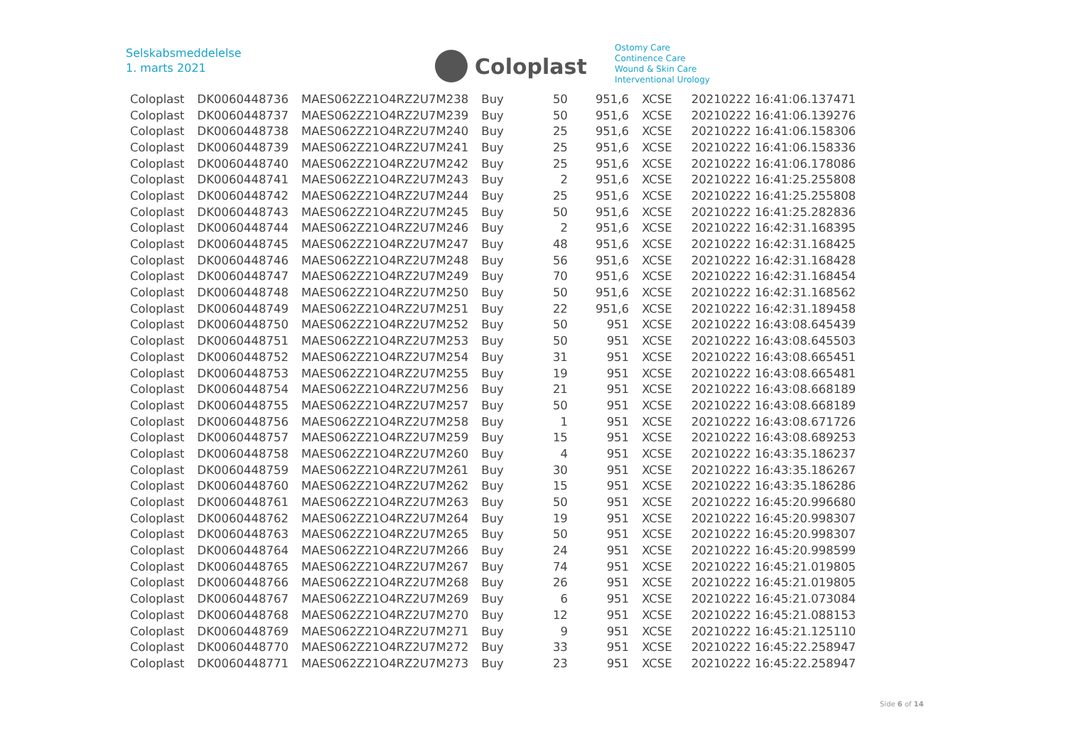Selskabsmeddelelse
1. marts 2021
Coloplast
Ostomy Care
Continence Care
Wound & Skin Care
Interventional Urology
| Coloplast | DK0060448736 | MAES062Z21O4RZ2U7M238 | Buy | 50 | 951,6 | XCSE | 20210222 16:41:06.137471 |
| Coloplast | DK0060448737 | MAES062Z21O4RZ2U7M239 | Buy | 50 | 951,6 | XCSE | 20210222 16:41:06.139276 |
| Coloplast | DK0060448738 | MAES062Z21O4RZ2U7M240 | Buy | 25 | 951,6 | XCSE | 20210222 16:41:06.158306 |
| Coloplast | DK0060448739 | MAES062Z21O4RZ2U7M241 | Buy | 25 | 951,6 | XCSE | 20210222 16:41:06.158336 |
| Coloplast | DK0060448740 | MAES062Z21O4RZ2U7M242 | Buy | 25 | 951,6 | XCSE | 20210222 16:41:06.178086 |
| Coloplast | DK0060448741 | MAES062Z21O4RZ2U7M243 | Buy | 2 | 951,6 | XCSE | 20210222 16:41:25.255808 |
| Coloplast | DK0060448742 | MAES062Z21O4RZ2U7M244 | Buy | 25 | 951,6 | XCSE | 20210222 16:41:25.255808 |
| Coloplast | DK0060448743 | MAES062Z21O4RZ2U7M245 | Buy | 50 | 951,6 | XCSE | 20210222 16:41:25.282836 |
| Coloplast | DK0060448744 | MAES062Z21O4RZ2U7M246 | Buy | 2 | 951,6 | XCSE | 20210222 16:42:31.168395 |
| Coloplast | DK0060448745 | MAES062Z21O4RZ2U7M247 | Buy | 48 | 951,6 | XCSE | 20210222 16:42:31.168425 |
| Coloplast | DK0060448746 | MAES062Z21O4RZ2U7M248 | Buy | 56 | 951,6 | XCSE | 20210222 16:42:31.168428 |
| Coloplast | DK0060448747 | MAES062Z21O4RZ2U7M249 | Buy | 70 | 951,6 | XCSE | 20210222 16:42:31.168454 |
| Coloplast | DK0060448748 | MAES062Z21O4RZ2U7M250 | Buy | 50 | 951,6 | XCSE | 20210222 16:42:31.168562 |
| Coloplast | DK0060448749 | MAES062Z21O4RZ2U7M251 | Buy | 22 | 951,6 | XCSE | 20210222 16:42:31.189458 |
| Coloplast | DK0060448750 | MAES062Z21O4RZ2U7M252 | Buy | 50 | 951 | XCSE | 20210222 16:43:08.645439 |
| Coloplast | DK0060448751 | MAES062Z21O4RZ2U7M253 | Buy | 50 | 951 | XCSE | 20210222 16:43:08.645503 |
| Coloplast | DK0060448752 | MAES062Z21O4RZ2U7M254 | Buy | 31 | 951 | XCSE | 20210222 16:43:08.665451 |
| Coloplast | DK0060448753 | MAES062Z21O4RZ2U7M255 | Buy | 19 | 951 | XCSE | 20210222 16:43:08.665481 |
| Coloplast | DK0060448754 | MAES062Z21O4RZ2U7M256 | Buy | 21 | 951 | XCSE | 20210222 16:43:08.668189 |
| Coloplast | DK0060448755 | MAES062Z21O4RZ2U7M257 | Buy | 50 | 951 | XCSE | 20210222 16:43:08.668189 |
| Coloplast | DK0060448756 | MAES062Z21O4RZ2U7M258 | Buy | 1 | 951 | XCSE | 20210222 16:43:08.671726 |
| Coloplast | DK0060448757 | MAES062Z21O4RZ2U7M259 | Buy | 15 | 951 | XCSE | 20210222 16:43:08.689253 |
| Coloplast | DK0060448758 | MAES062Z21O4RZ2U7M260 | Buy | 4 | 951 | XCSE | 20210222 16:43:35.186237 |
| Coloplast | DK0060448759 | MAES062Z21O4RZ2U7M261 | Buy | 30 | 951 | XCSE | 20210222 16:43:35.186267 |
| Coloplast | DK0060448760 | MAES062Z21O4RZ2U7M262 | Buy | 15 | 951 | XCSE | 20210222 16:43:35.186286 |
| Coloplast | DK0060448761 | MAES062Z21O4RZ2U7M263 | Buy | 50 | 951 | XCSE | 20210222 16:45:20.996680 |
| Coloplast | DK0060448762 | MAES062Z21O4RZ2U7M264 | Buy | 19 | 951 | XCSE | 20210222 16:45:20.998307 |
| Coloplast | DK0060448763 | MAES062Z21O4RZ2U7M265 | Buy | 50 | 951 | XCSE | 20210222 16:45:20.998307 |
| Coloplast | DK0060448764 | MAES062Z21O4RZ2U7M266 | Buy | 24 | 951 | XCSE | 20210222 16:45:20.998599 |
| Coloplast | DK0060448765 | MAES062Z21O4RZ2U7M267 | Buy | 74 | 951 | XCSE | 20210222 16:45:21.019805 |
| Coloplast | DK0060448766 | MAES062Z21O4RZ2U7M268 | Buy | 26 | 951 | XCSE | 20210222 16:45:21.019805 |
| Coloplast | DK0060448767 | MAES062Z21O4RZ2U7M269 | Buy | 6 | 951 | XCSE | 20210222 16:45:21.073084 |
| Coloplast | DK0060448768 | MAES062Z21O4RZ2U7M270 | Buy | 12 | 951 | XCSE | 20210222 16:45:21.088153 |
| Coloplast | DK0060448769 | MAES062Z21O4RZ2U7M271 | Buy | 9 | 951 | XCSE | 20210222 16:45:21.125110 |
| Coloplast | DK0060448770 | MAES062Z21O4RZ2U7M272 | Buy | 33 | 951 | XCSE | 20210222 16:45:22.258947 |
| Coloplast | DK0060448771 | MAES062Z21O4RZ2U7M273 | Buy | 23 | 951 | XCSE | 20210222 16:45:22.258947 |
Side 6 of 14